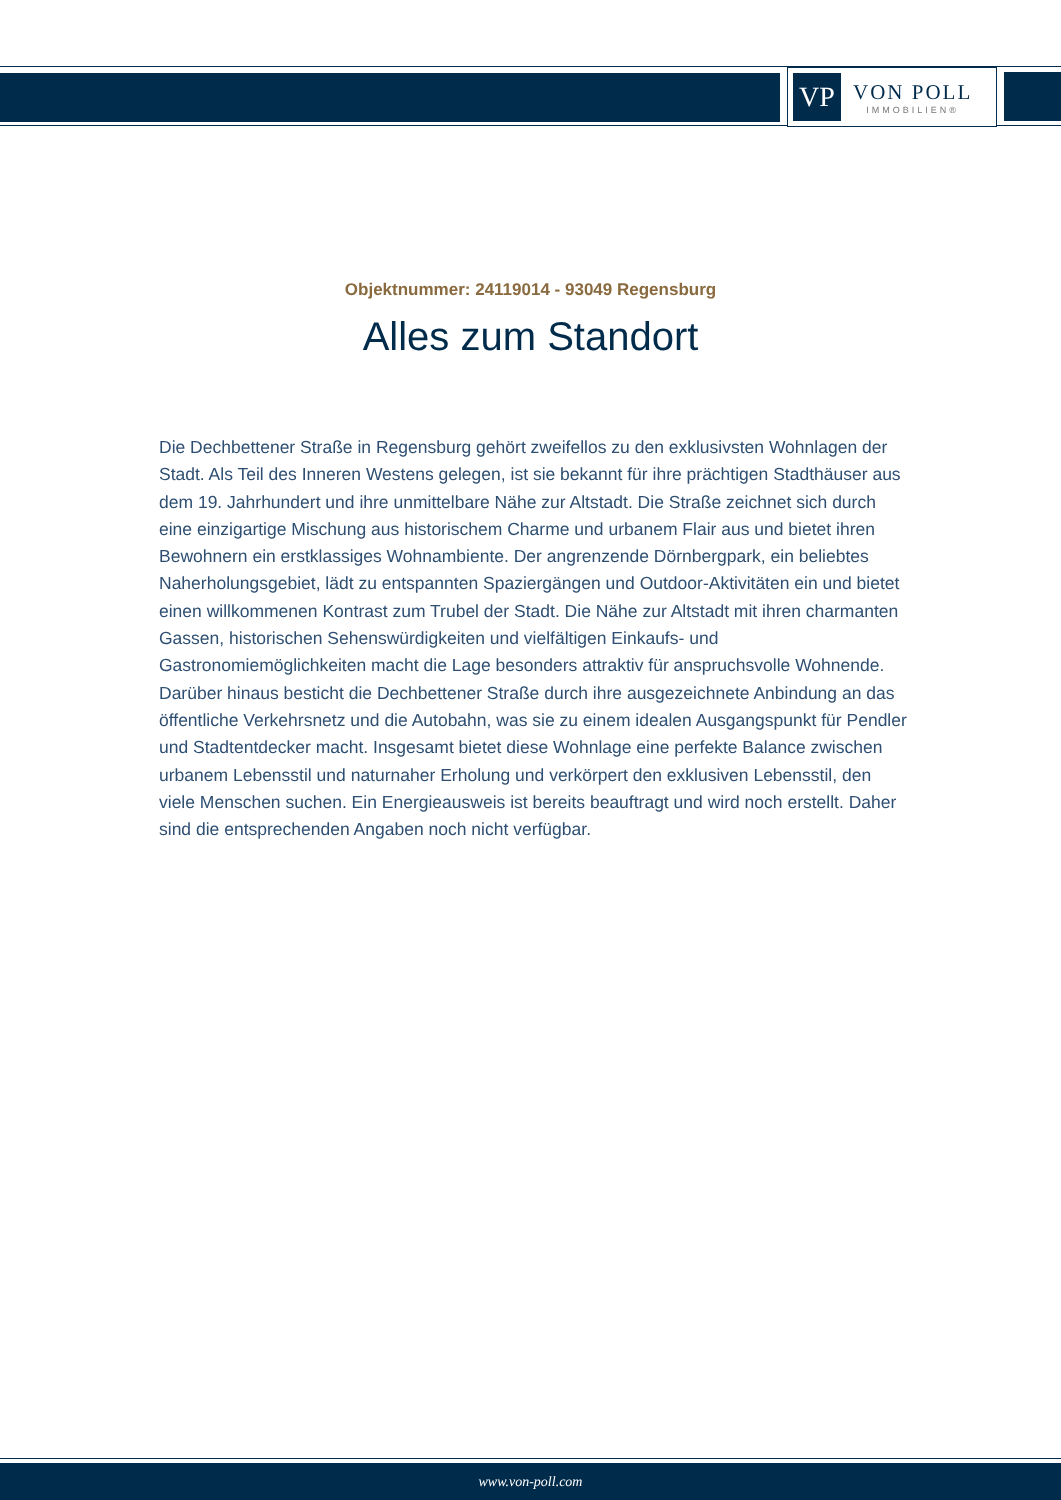VP
VON POLL
IMMOBILIEN®
Objektnummer: 24119014 - 93049 Regensburg
Alles zum Standort
Die Dechbettener Straße in Regensburg gehört zweifellos zu den exklusivsten Wohnlagen der Stadt. Als Teil des Inneren Westens gelegen, ist sie bekannt für ihre prächtigen Stadthäuser aus dem 19. Jahrhundert und ihre unmittelbare Nähe zur Altstadt. Die Straße zeichnet sich durch eine einzigartige Mischung aus historischem Charme und urbanem Flair aus und bietet ihren Bewohnern ein erstklassiges Wohnambiente. Der angrenzende Dörnbergpark, ein beliebtes Naherholungsgebiet, lädt zu entspannten Spaziergängen und Outdoor-Aktivitäten ein und bietet einen willkommenen Kontrast zum Trubel der Stadt. Die Nähe zur Altstadt mit ihren charmanten Gassen, historischen Sehenswürdigkeiten und vielfältigen Einkaufs- und Gastronomiemöglichkeiten macht die Lage besonders attraktiv für anspruchsvolle Wohnende. Darüber hinaus besticht die Dechbettener Straße durch ihre ausgezeichnete Anbindung an das öffentliche Verkehrsnetz und die Autobahn, was sie zu einem idealen Ausgangspunkt für Pendler und Stadtentdecker macht. Insgesamt bietet diese Wohnlage eine perfekte Balance zwischen urbanem Lebensstil und naturnaher Erholung und verkörpert den exklusiven Lebensstil, den viele Menschen suchen. Ein Energieausweis ist bereits beauftragt und wird noch erstellt. Daher sind die entsprechenden Angaben noch nicht verfügbar.
www.von-poll.com